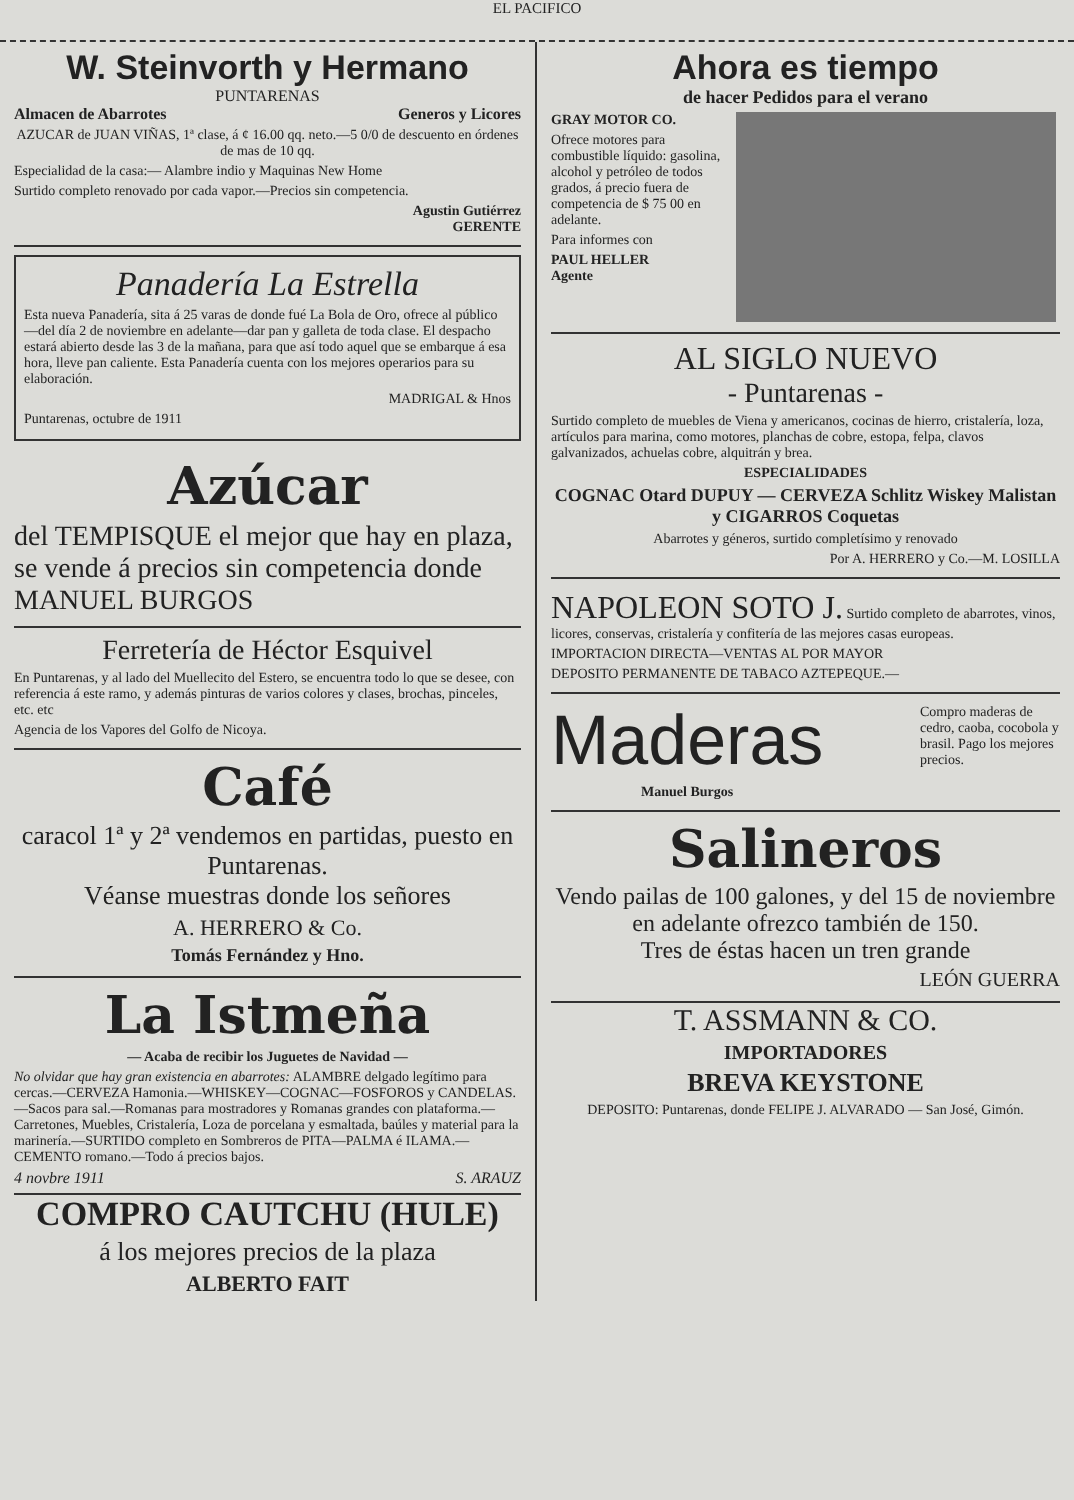EL PACIFICO
W. Steinvorth y Hermano
PUNTARENAS
Almacen de Abarrotes Generos y Licores
AZUCAR de JUAN VIÑAS, 1ª clase, á ¢ 16.00 qq. neto.—5 0/0 de descuento en órdenes de mas de 10 qq.
Especialidad de la casa:— Alambre indio y Maquinas New Home
Surtido completo renovado por cada vapor.—Precios sin competencia.
Agustin Gutiérrez
GERENTE
Panadería La Estrella
Esta nueva Panadería, sita á 25 varas de donde fué La Bola de Oro, ofrece al público—del día 2 de noviembre en adelante—dar pan y galleta de toda clase. El despacho estará abierto desde las 3 de la mañana, para que así todo aquel que se embarque á esa hora, lleve pan caliente. Esta Panadería cuenta con los mejores operarios para su elaboración.
MADRIGAL & Hnos
Puntarenas, octubre de 1911
Azúcar
del TEMPISQUE el mejor que hay en plaza, se vende á precios sin competencia donde MANUEL BURGOS
Ferretería de Héctor Esquivel
En Puntarenas, y al lado del Muellecito del Estero, se encuentra todo lo que se desee, con referencia á este ramo, y además pinturas de varios colores y clases, brochas, pinceles, etc. etc
Agencia de los Vapores del Golfo de Nicoya.
Café
caracol 1ª y 2ª vendemos en partidas, puesto en Puntarenas.
Véanse muestras donde los señores
A. HERRERO & Co.
Tomás Fernández y Hno.
La Istmeña
— Acaba de recibir los Juguetes de Navidad —
No olvidar que hay gran existencia en abarrotes: ALAMBRE delgado legítimo para cercas.—CERVEZA Hamonia.—WHISKEY—COGNAC—FOSFOROS y CANDELAS.—Sacos para sal.—Romanas para mostradores y Romanas grandes con plataforma.—Carretones, Muebles, Cristalería, Loza de porcelana y esmaltada, baúles y material para la marinería.—SURTIDO completo en Sombreros de PITA—PALMA é ILAMA.—CEMENTO romano.—Todo á precios bajos.
4 novbre 1911 S. ARAUZ
COMPRO CAUTCHU (HULE)
á los mejores precios de la plaza
ALBERTO FAIT
Ahora es tiempo
de hacer Pedidos para el verano
GRAY MOTOR CO.
Ofrece motores para combustible líquido: gasolina, alcohol y petróleo de todos grados, á precio fuera de competencia de $ 75 00 en adelante.
Para informes con
PAUL HELLER
Agente
AL SIGLO NUEVO
- Puntarenas -
Surtido completo de muebles de Viena y americanos, cocinas de hierro, cristalería, loza, artículos para marina, como motores, planchas de cobre, estopa, felpa, clavos galvanizados, achuelas cobre, alquitrán y brea.
ESPECIALIDADES
COGNAC Otard DUPUY — CERVEZA Schlitz Wiskey Malistan y CIGARROS Coquetas
Abarrotes y géneros, surtido completísimo y renovado
Por A. HERRERO y Co.—M. LOSILLA
NAPOLEON SOTO J. Surtido completo de abarrotes, vinos, licores, conservas, cristalería y confitería de las mejores casas europeas.
IMPORTACION DIRECTA—VENTAS AL POR MAYOR
DEPOSITO PERMANENTE DE TABACO AZTEPEQUE.—
Maderas
Manuel Burgos
Compro maderas de cedro, caoba, cocobola y brasil. Pago los mejores precios.
Salineros
Vendo pailas de 100 galones, y del 15 de noviembre en adelante ofrezco también de 150.
Tres de éstas hacen un tren grande
LEÓN GUERRA
T. ASSMANN & CO.
IMPORTADORES
BREVA KEYSTONE
DEPOSITO: Puntarenas, donde FELIPE J. ALVARADO — San José, Gimón.